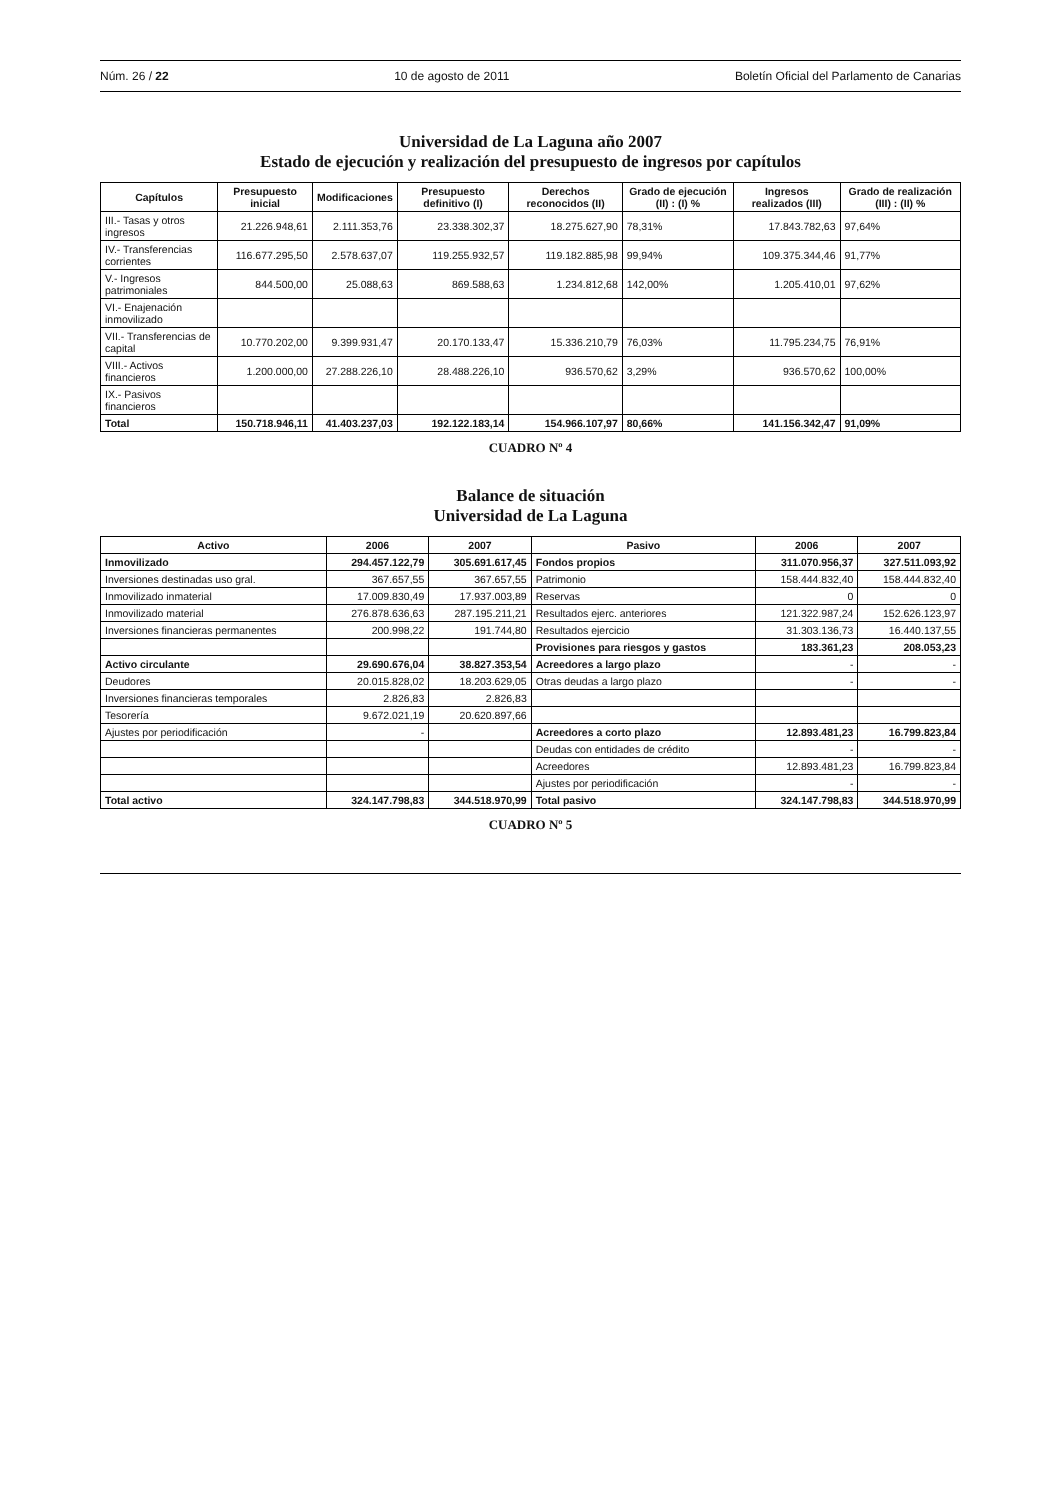Núm. 26 / 22 10 de agosto de 2011 Boletín Oficial del Parlamento de Canarias
Universidad de La Laguna año 2007
Estado de ejecución y realización del presupuesto de ingresos por capítulos
| Capítulos | Presupuesto inicial | Modificaciones | Presupuesto definitivo (I) | Derechos reconocidos (II) | Grado de ejecución (II) : (I) % | Ingresos realizados (III) | Grado de realización (III) : (II) % |
| --- | --- | --- | --- | --- | --- | --- | --- |
| III.- Tasas y otros ingresos | 21.226.948,61 | 2.111.353,76 | 23.338.302,37 | 18.275.627,90 | 78,31% | 17.843.782,63 | 97,64% |
| IV.- Transferencias corrientes | 116.677.295,50 | 2.578.637,07 | 119.255.932,57 | 119.182.885,98 | 99,94% | 109.375.344,46 | 91,77% |
| V.- Ingresos patrimoniales | 844.500,00 | 25.088,63 | 869.588,63 | 1.234.812,68 | 142,00% | 1.205.410,01 | 97,62% |
| VI.- Enajenación inmovilizado | | | | | | | |
| VII.- Transferencias de capital | 10.770.202,00 | 9.399.931,47 | 20.170.133,47 | 15.336.210,79 | 76,03% | 11.795.234,75 | 76,91% |
| VIII.- Activos financieros | 1.200.000,00 | 27.288.226,10 | 28.488.226,10 | 936.570,62 | 3,29% | 936.570,62 | 100,00% |
| IX.- Pasivos financieros | | | | | | | |
| Total | 150.718.946,11 | 41.403.237,03 | 192.122.183,14 | 154.966.107,97 | 80,66% | 141.156.342,47 | 91,09% |
CUADRO Nº 4
Balance de situación
Universidad de La Laguna
| Activo | 2006 | 2007 | Pasivo | 2006 | 2007 |
| --- | --- | --- | --- | --- | --- |
| Inmovilizado | 294.457.122,79 | 305.691.617,45 | Fondos propios | 311.070.956,37 | 327.511.093,92 |
| Inversiones destinadas uso gral. | 367.657,55 | 367.657,55 | Patrimonio | 158.444.832,40 | 158.444.832,40 |
| Inmovilizado inmaterial | 17.009.830,49 | 17.937.003,89 | Reservas | 0 | 0 |
| Inmovilizado material | 276.878.636,63 | 287.195.211,21 | Resultados ejerc. anteriores | 121.322.987,24 | 152.626.123,97 |
| Inversiones financieras permanentes | 200.998,22 | 191.744,80 | Resultados ejercicio | 31.303.136,73 | 16.440.137,55 |
| | | | Provisiones para riesgos y gastos | 183.361,23 | 208.053,23 |
| Activo circulante | 29.690.676,04 | 38.827.353,54 | Acreedores a largo plazo | - | - |
| Deudores | 20.015.828,02 | 18.203.629,05 | Otras deudas a largo plazo | - | - |
| Inversiones financieras temporales | 2.826,83 | 2.826,83 | | | |
| Tesorería | 9.672.021,19 | 20.620.897,66 | | | |
| Ajustes por periodificación | - | | Acreedores a corto plazo | 12.893.481,23 | 16.799.823,84 |
| | | | Deudas con entidades de crédito | - | - |
| | | | Acreedores | 12.893.481,23 | 16.799.823,84 |
| | | | Ajustes por periodificación | - | - |
| Total activo | 324.147.798,83 | 344.518.970,99 | Total pasivo | 324.147.798,83 | 344.518.970,99 |
CUADRO Nº 5